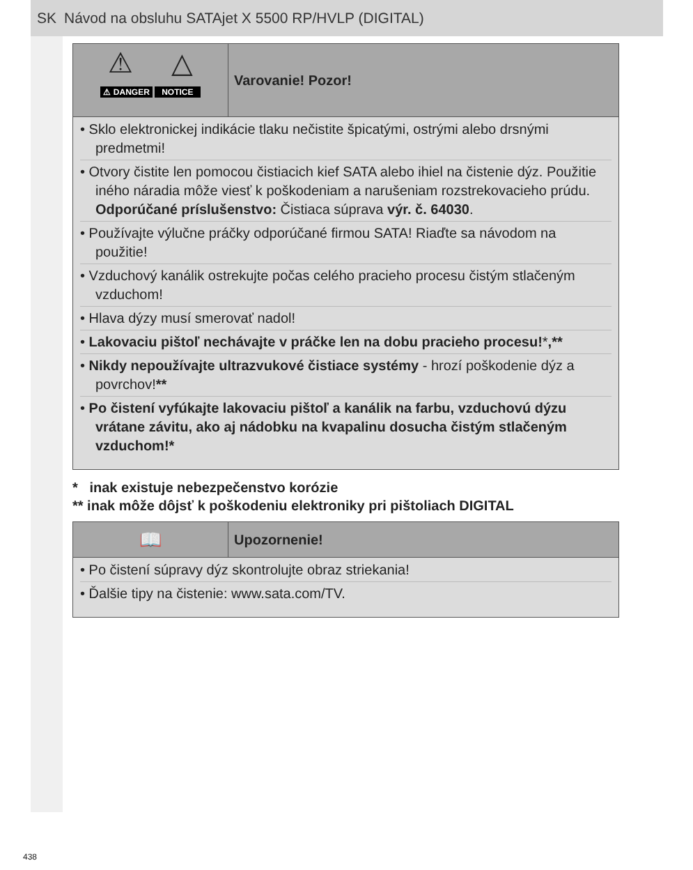SK Návod na obsluhu SATAjet X 5500 RP/HVLP (DIGITAL)
⚠ △
⚠ DANGER NOTICE
Varovanie! Pozor!
• Sklo elektronickej indikácie tlaku nečistite špicatými, ostrými alebo drsnými predmetmi!
• Otvory čistite len pomocou čistiacich kief SATA alebo ihiel na čistenie dýz. Použitie iného náradia môže viesť k poškodeniam a narušeniam rozstrekovacieho prúdu. Odporúčané príslušenstvo: Čistiaca súprava výr. č. 64030.
• Používajte výlučne práčky odporúčané firmou SATA! Riaďte sa návodom na použitie!
• Vzduchový kanálik ostrekujte počas celého pracieho procesu čistým stlačeným vzduchom!
• Hlava dýzy musí smerovať nadol!
• Lakovaciu pištoľ nechávajte v práčke len na dobu pracieho procesu!*,**
• Nikdy nepoužívajte ultrazvukové čistiace systémy - hrozí poškodenie dýz a povrchov!**
• Po čistení vyfúkajte lakovaciu pištoľ a kanálik na farbu, vzduchovú dýzu vrátane závitu, ako aj nádobku na kvapalinu dosucha čistým stlačeným vzduchom!*
* inak existuje nebezpečenstvo korózie
** inak môže dôjsť k poškodeniu elektroniky pri pištoliach DIGITAL
📖
Upozornenie!
• Po čistení súpravy dýz skontrolujte obraz striekania!
• Ďalšie tipy na čistenie: www.sata.com/TV.
438